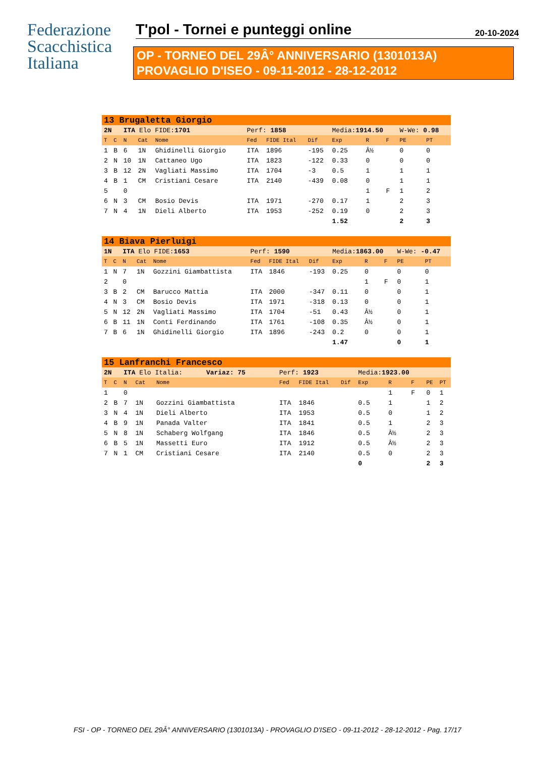Federazione
Scacchistica
Italiana
T'pol - Tornei e punteggi online 20-10-2024
OP - TORNEO DEL 29Â° ANNIVERSARIO (1301013A)
PROVAGLIO D'ISEO - 09-11-2012 - 28-12-2012
| 13 Brugaletta Giorgio | | | | | | | | | | | | |
| 2N | | ITA Elo FIDE: 1701 | | | Perf: 1858 | | | Media: 1914.50 | | | W-We: 0.98 | |
| T | C | N | Cat | Nome | Fed | FIDE Ital | Dif | Exp | R | F | PE | PT |
| 1 | B | 6 | 1N | Ghidinelli Giorgio | ITA | 1896 | -195 | 0.25 | Â½ | | 0 | 0 |
| 2 | N | 10 | 1N | Cattaneo Ugo | ITA | 1823 | -122 | 0.33 | 0 | | 0 | 0 |
| 3 | B | 12 | 2N | Vagliati Massimo | ITA | 1704 | -3 | 0.5 | 1 | | 1 | 1 |
| 4 | B | 1 | CM | Cristiani Cesare | ITA | 2140 | -439 | 0.08 | 0 | | 1 | 1 |
| 5 | | 0 | | | | | | | 1 | F | 1 | 2 |
| 6 | N | 3 | CM | Bosio Devis | ITA | 1971 | -270 | 0.17 | 1 | | 2 | 3 |
| 7 | N | 4 | 1N | Dieli Alberto | ITA | 1953 | -252 | 0.19 | 0 | | 2 | 3 |
| | | | | | | | | 1.52 | | | 2 | 3 |
| 14 Biava Pierluigi | | | | | | | | | | | | |
| 1N | | ITA Elo FIDE: 1653 | | | Perf: 1590 | | | Media: 1863.00 | | | W-We: -0.47 | |
| T | C | N | Cat | Nome | Fed | FIDE Ital | Dif | Exp | R | F | PE | PT |
| 1 | N | 7 | 1N | Gozzini Giambattista | ITA | 1846 | -193 | 0.25 | 0 | | 0 | 0 |
| 2 | | 0 | | | | | | | 1 | F | 0 | 1 |
| 3 | B | 2 | CM | Barucco Mattia | ITA | 2000 | -347 | 0.11 | 0 | | 0 | 1 |
| 4 | N | 3 | CM | Bosio Devis | ITA | 1971 | -318 | 0.13 | 0 | | 0 | 1 |
| 5 | N | 12 | 2N | Vagliati Massimo | ITA | 1704 | -51 | 0.43 | Â½ | | 0 | 1 |
| 6 | B | 11 | 1N | Conti Ferdinando | ITA | 1761 | -108 | 0.35 | Â½ | | 0 | 1 |
| 7 | B | 6 | 1N | Ghidinelli Giorgio | ITA | 1896 | -243 | 0.2 | 0 | | 0 | 1 |
| | | | | | | | | 1.47 | | | 0 | 1 |
| 15 Lanfranchi Francesco | | | | | | | | | | | | |
| 2N | | ITA Elo Italia: Variaz: 75 | | | Perf: 1923 | | | Media: 1923.00 | | | | |
| T | C | N | Cat | Nome | Fed | FIDE Ital | Dif | Exp | R | F | PE | PT |
| 1 | | 0 | | | | | | | 1 | F | 0 | 1 |
| 2 | B | 7 | 1N | Gozzini Giambattista | ITA | 1846 | | 0.5 | 1 | | 1 | 2 |
| 3 | N | 4 | 1N | Dieli Alberto | ITA | 1953 | | 0.5 | 0 | | 1 | 2 |
| 4 | B | 9 | 1N | Panada Valter | ITA | 1841 | | 0.5 | 1 | | 2 | 3 |
| 5 | N | 8 | 1N | Schaberg Wolfgang | ITA | 1846 | | 0.5 | Â½ | | 2 | 3 |
| 6 | B | 5 | 1N | Massetti Euro | ITA | 1912 | | 0.5 | Â½ | | 2 | 3 |
| 7 | N | 1 | CM | Cristiani Cesare | ITA | 2140 | | 0.5 | 0 | | 2 | 3 |
| | | | | | | | | 0 | | | 2 | 3 |
FSI - OP - TORNEO DEL 29Â° ANNIVERSARIO (1301013A) - PROVAGLIO D'ISEO - 09-11-2012 - 28-12-2012 - Pag. 17/17